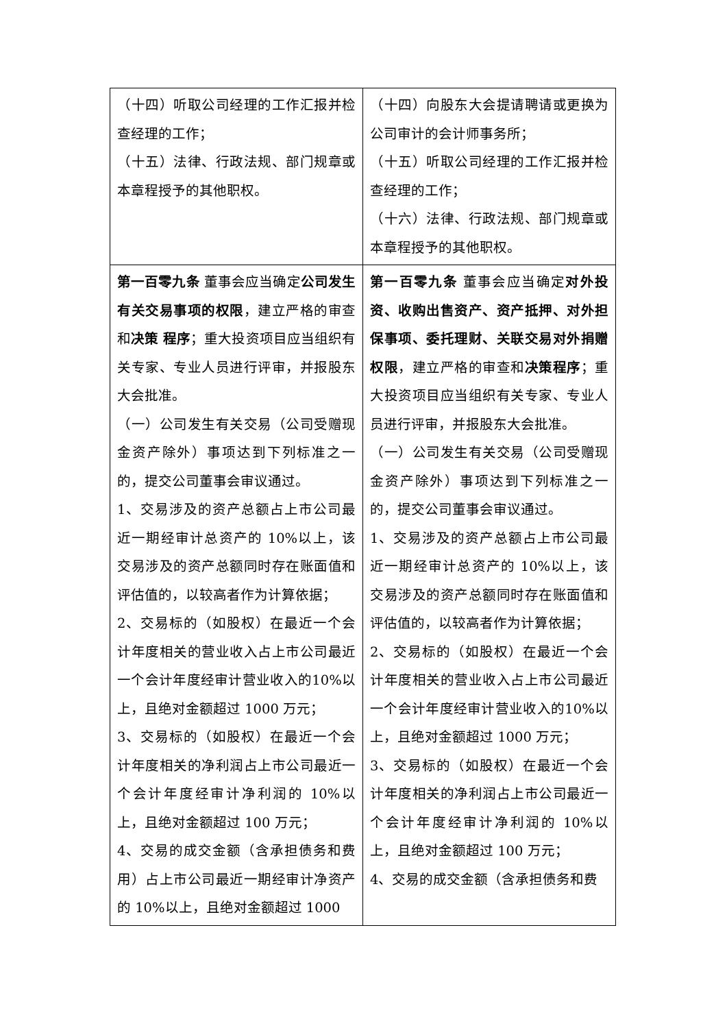| （十四）听取公司经理的工作汇报并检查经理的工作； （十五）法律、行政法规、部门规章或本章程授予的其他职权。 | （十四）向股东大会提请聘请或更换为公司审计的会计师事务所； （十五）听取公司经理的工作汇报并检查经理的工作； （十六）法律、行政法规、部门规章或本章程授予的其他职权。 |
| 第一百零九条 董事会应当确定 公司发生有关交易事项的权限 ，建立严格的审查和 决策 程序 ；重大投资项目应当组织有关专家、专业人员进行评审，并报股东大会批准。 （一）公司发生有关交易（公司受赠现金资产除外）事项达到下列标准之一的，提交公司董事会审议通过。 1、交易涉及的资产总额占上市公司最近一期经审计总资产的 10%以上，该交易涉及的资产总额同时存在账面值和评估值的，以较高者作为计算依据； 2、交易标的（如股权）在最近一个会计年度相关的营业收入占上市公司最近一个会计年度经审计营业收入的10%以上，且绝对金额超过 1000 万元； 3、交易标的（如股权）在最近一个会计年度相关的净利润占上市公司最近一个会计年度经审计净利润的 10%以上，且绝对金额超过 100 万元； 4、交易的成交金额（含承担债务和费用）占上市公司最近一期经审计净资产的 10%以上，且绝对金额超过 1000 | 第一百零九条 董事会应当确定 对外投资、收购出售资产、资产抵押、对外担保事项、委托理财、关联交易对外捐赠权限 ，建立严格的审查和 决策程序 ；重大投资项目应当组织有关专家、专业人员进行评审，并报股东大会批准。 （一）公司发生有关交易（公司受赠现金资产除外）事项达到下列标准之一的，提交公司董事会审议通过。 1、交易涉及的资产总额占上市公司最近一期经审计总资产的 10%以上，该交易涉及的资产总额同时存在账面值和评估值的，以较高者作为计算依据； 2、交易标的（如股权）在最近一个会计年度相关的营业收入占上市公司最近一个会计年度经审计营业收入的10%以上，且绝对金额超过 1000 万元； 3、交易标的（如股权）在最近一个会计年度相关的净利润占上市公司最近一个会计年度经审计净利润的 10%以上，且绝对金额超过 100 万元； 4、交易的成交金额（含承担债务和费 |